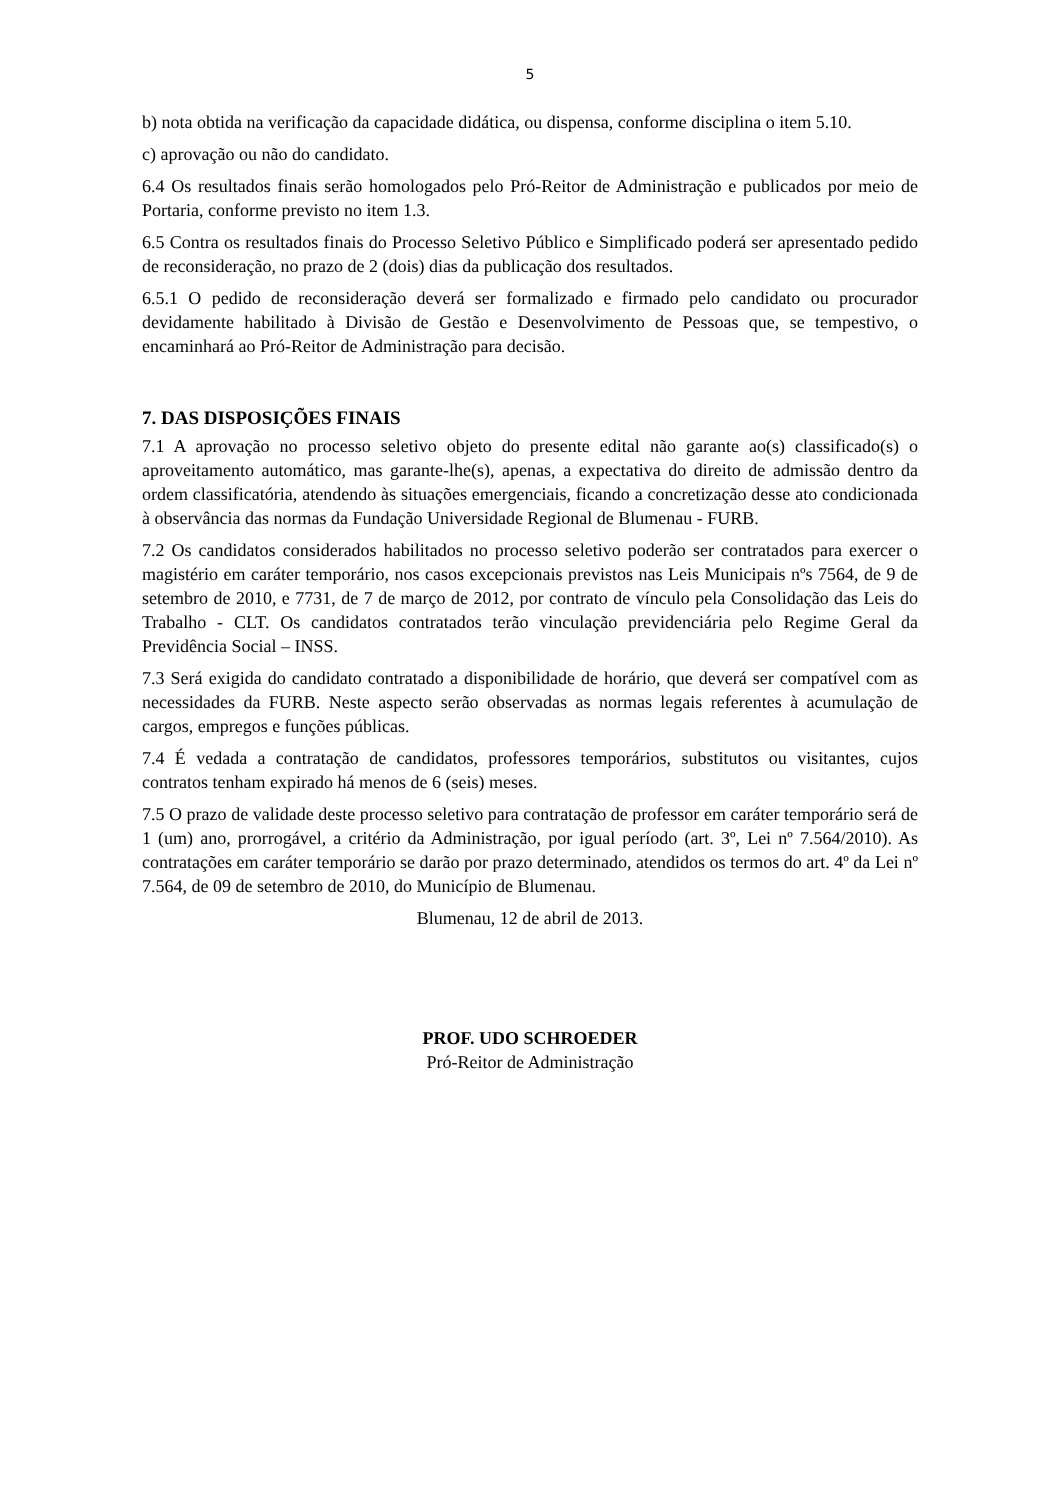5
b) nota obtida na verificação da capacidade didática, ou dispensa, conforme disciplina o item 5.10.
c) aprovação ou não do candidato.
6.4 Os resultados finais serão homologados pelo Pró-Reitor de Administração e publicados por meio de Portaria, conforme previsto no item 1.3.
6.5 Contra os resultados finais do Processo Seletivo Público e Simplificado poderá ser apresentado pedido de reconsideração, no prazo de 2 (dois) dias da publicação dos resultados.
6.5.1 O pedido de reconsideração deverá ser formalizado e firmado pelo candidato ou procurador devidamente habilitado à Divisão de Gestão e Desenvolvimento de Pessoas que, se tempestivo, o encaminhará ao Pró-Reitor de Administração para decisão.
7. DAS DISPOSIÇÕES FINAIS
7.1 A aprovação no processo seletivo objeto do presente edital não garante ao(s) classificado(s) o aproveitamento automático, mas garante-lhe(s), apenas, a expectativa do direito de admissão dentro da ordem classificatória, atendendo às situações emergenciais, ficando a concretização desse ato condicionada à observância das normas da Fundação Universidade Regional de Blumenau - FURB.
7.2 Os candidatos considerados habilitados no processo seletivo poderão ser contratados para exercer o magistério em caráter temporário, nos casos excepcionais previstos nas Leis Municipais nºs 7564, de 9 de setembro de 2010, e 7731, de 7 de março de 2012, por contrato de vínculo pela Consolidação das Leis do Trabalho - CLT. Os candidatos contratados terão vinculação previdenciária pelo Regime Geral da Previdência Social – INSS.
7.3 Será exigida do candidato contratado a disponibilidade de horário, que deverá ser compatível com as necessidades da FURB. Neste aspecto serão observadas as normas legais referentes à acumulação de cargos, empregos e funções públicas.
7.4 É vedada a contratação de candidatos, professores temporários, substitutos ou visitantes, cujos contratos tenham expirado há menos de 6 (seis) meses.
7.5 O prazo de validade deste processo seletivo para contratação de professor em caráter temporário será de 1 (um) ano, prorrogável, a critério da Administração, por igual período (art. 3º, Lei nº 7.564/2010). As contratações em caráter temporário se darão por prazo determinado, atendidos os termos do art. 4º da Lei nº 7.564, de 09 de setembro de 2010, do Município de Blumenau.
Blumenau, 12 de abril de 2013.
PROF. UDO SCHROEDER
Pró-Reitor de Administração